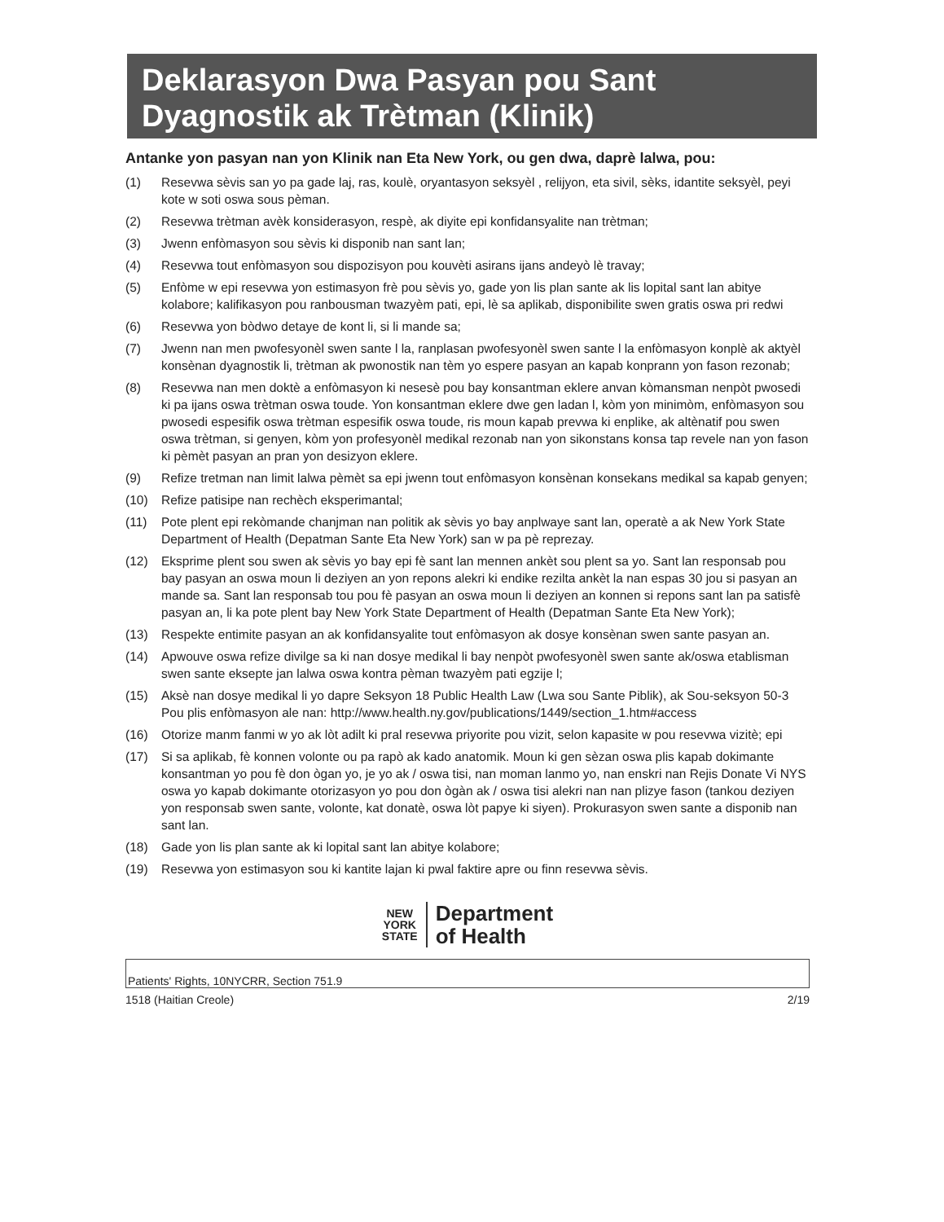Deklarasyon Dwa Pasyan pou Sant Dyagnostik ak Trètman (Klinik)
Antanke yon pasyan nan yon Klinik nan Eta New York, ou gen dwa, daprè lalwa, pou:
(1) Resevwa sèvis san yo pa gade laj, ras, koulè, oryantasyon seksyèl , relijyon, eta sivil, sèks, idantite seksyèl, peyi kote w soti oswa sous pèman.
(2) Resevwa trètman avèk konsiderasyon, respè, ak diyite epi konfidansyalite nan trètman;
(3) Jwenn enfòmasyon sou sèvis ki disponib nan sant lan;
(4) Resevwa tout enfòmasyon sou dispozisyon pou kouvèti asirans ijans andeyò lè travay;
(5) Enfòme w epi resevwa yon estimasyon frè pou sèvis yo, gade yon lis plan sante ak lis lopital sant lan abitye kolabore; kalifikasyon pou ranbousman twazyèm pati, epi, lè sa aplikab, disponibilite swen gratis oswa pri redwi
(6) Resevwa yon bòdwo detaye de kont li, si li mande sa;
(7) Jwenn nan men pwofesyonèl swen sante l la, ranplasan pwofesyonèl swen sante l la enfòmasyon konplè ak aktyèl konsènan dyagnostik li, trètman ak pwonostik nan tèm yo espere pasyan an kapab konprann yon fason rezonab;
(8) Resevwa nan men doktè a enfòmasyon ki nesesè pou bay konsantman eklere anvan kòmansman nenpòt pwosedi ki pa ijans oswa trètman oswa toude. Yon konsantman eklere dwe gen ladan l, kòm yon minimòm, enfòmasyon sou pwosedi espesifik oswa trètman espesifik oswa toude, ris moun kapab prevwa ki enplike, ak altènatif pou swen oswa trètman, si genyen, kòm yon profesyonèl medikal rezonab nan yon sikonstans konsa tap revele nan yon fason ki pèmèt pasyan an pran yon desizyon eklere.
(9) Refize tretman nan limit lalwa pèmèt sa epi jwenn tout enfòmasyon konsènan konsekans medikal sa kapab genyen;
(10) Refize patisipe nan rechèch eksperimantal;
(11) Pote plent epi rekòmande chanjman nan politik ak sèvis yo bay anplwaye sant lan, operatè a ak New York State Department of Health (Depatman Sante Eta New York) san w pa pè reprezay.
(12) Eksprime plent sou swen ak sèvis yo bay epi fè sant lan mennen ankèt sou plent sa yo. Sant lan responsab pou bay pasyan an oswa moun li deziyen an yon repons alekri ki endike rezilta ankèt la nan espas 30 jou si pasyan an mande sa. Sant lan responsab tou pou fè pasyan an oswa moun li deziyen an konnen si repons sant lan pa satisfè pasyan an, li ka pote plent bay New York State Department of Health (Depatman Sante Eta New York);
(13) Respekte entimite pasyan an ak konfidansyalite tout enfòmasyon ak dosye konsènan swen sante pasyan an.
(14) Apwouve oswa refize divilge sa ki nan dosye medikal li bay nenpòt pwofesyonèl swen sante ak/oswa etablisman swen sante eksepte jan lalwa oswa kontra pèman twazyèm pati egzije l;
(15) Aksè nan dosye medikal li yo dapre Seksyon 18 Public Health Law (Lwa sou Sante Piblik), ak Sou-seksyon 50-3 Pou plis enfòmasyon ale nan: http://www.health.ny.gov/publications/1449/section_1.htm#access
(16) Otorize manm fanmi w yo ak lòt adilt ki pral resevwa priyorite pou vizit, selon kapasite w pou resevwa vizitè; epi
(17) Si sa aplikab, fè konnen volonte ou pa rapò ak kado anatomik. Moun ki gen sèzan oswa plis kapab dokimante konsantman yo pou fè don ògan yo, je yo ak / oswa tisi, nan moman lanmo yo, nan enskri nan Rejis Donate Vi NYS oswa yo kapab dokimante otorizasyon yo pou don ògàn ak / oswa tisi alekri nan nan plizye fason (tankou deziyen yon responsab swen sante, volonte, kat donatè, oswa lòt papye ki siyen). Prokurasyon swen sante a disponib nan sant lan.
(18) Gade yon lis plan sante ak ki lopital sant lan abitye kolabore;
(19) Resevwa yon estimasyon sou ki kantite lajan ki pwal faktire apre ou finn resevwa sèvis.
NEW
YORK
STATE
Department
of Health
Patients' Rights, 10NYCRR, Section 751.9
1518 (Haitian Creole) 2/19